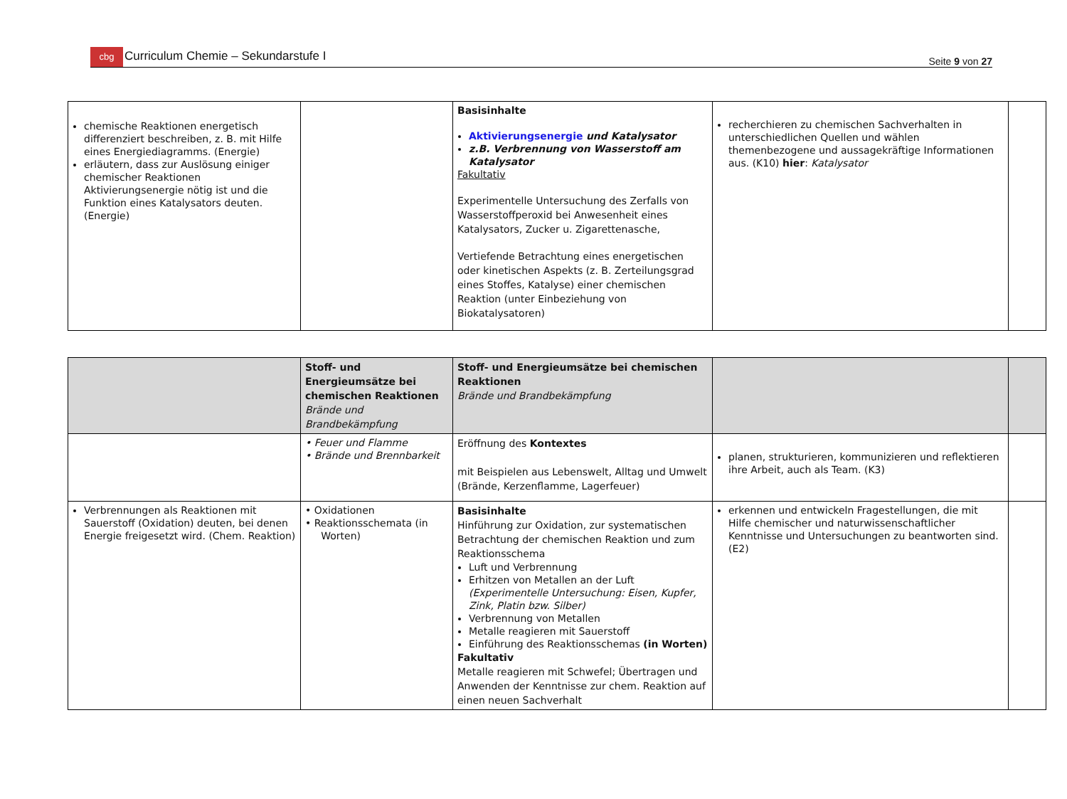cbg Curriculum Chemie – Sekundarstufe I
Seite 9 von 27
| chemische Reaktionen energetisch differenziert beschreiben, z. B. mit Hilfe eines Energiediagramms. (Energie) erläutern, dass zur Auslösung einiger chemischer Reaktionen Aktivierungsenergie nötig ist und die Funktion eines Katalysators deuten. (Energie) | | Basisinhalte Aktivierungsenergie und Katalysator z.B. Verbrennung von Wasserstoff am Katalysator Fakultativ Experimentelle Untersuchung des Zerfalls von Wasserstoffperoxid bei Anwesenheit eines Katalysators, Zucker u. Zigarettenasche, Vertiefende Betrachtung eines energetischen oder kinetischen Aspekts (z. B. Zerteilungsgrad eines Stoffes, Katalyse) einer chemischen Reaktion (unter Einbeziehung von Biokatalysatoren) | recherchieren zu chemischen Sachverhalten in unterschiedlichen Quellen und wählen themenbezogene und aussagekräftige Informationen aus. (K10) hier : Katalysator | |
| | Stoff- und Energieumsätze bei chemischen Reaktionen Brände und Brandbekämpfung | Stoff- und Energieumsätze bei chemischen Reaktionen Brände und Brandbekämpfung | | |
| | • Feuer und Flamme • Brände und Brennbarkeit | Eröffnung des Kontextes mit Beispielen aus Lebenswelt, Alltag und Umwelt (Brände, Kerzenflamme, Lagerfeuer) | planen, strukturieren, kommunizieren und reflektieren ihre Arbeit, auch als Team. (K3) | |
| Verbrennungen als Reaktionen mit Sauerstoff (Oxidation) deuten, bei denen Energie freigesetzt wird. (Chem. Reaktion) | • Oxidationen • Reaktionsschemata (in Worten) | Basisinhalte Hinführung zur Oxidation, zur systematischen Betrachtung der chemischen Reaktion und zum Reaktionsschema Luft und Verbrennung Erhitzen von Metallen an der Luft (Experimentelle Untersuchung: Eisen, Kupfer, Zink, Platin bzw. Silber) Verbrennung von Metallen Metalle reagieren mit Sauerstoff Einführung des Reaktionsschemas (in Worten) Fakultativ Metalle reagieren mit Schwefel; Übertragen und Anwenden der Kenntnisse zur chem. Reaktion auf einen neuen Sachverhalt | erkennen und entwickeln Fragestellungen, die mit Hilfe chemischer und naturwissenschaftlicher Kenntnisse und Untersuchungen zu beantworten sind. (E2) | |